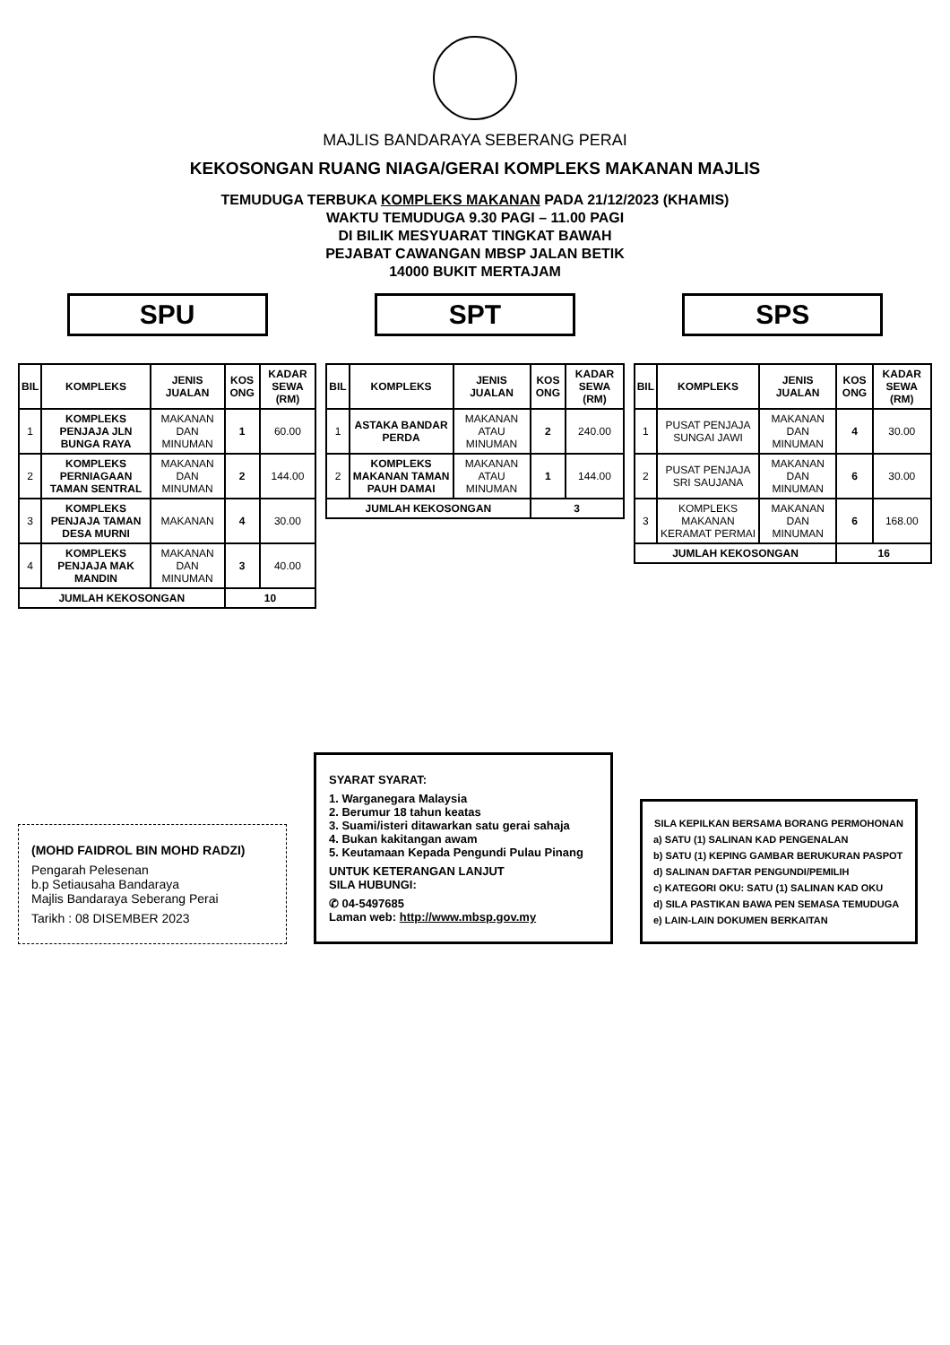MAJLIS BANDARAYA SEBERANG PERAI
KEKOSONGAN RUANG NIAGA/GERAI KOMPLEKS MAKANAN MAJLIS
TEMUDUGA TERBUKA KOMPLEKS MAKANAN PADA 21/12/2023 (KHAMIS)
WAKTU TEMUDUGA 9.30 PAGI – 11.00 PAGI
DI BILIK MESYUARAT TINGKAT BAWAH
PEJABAT CAWANGAN MBSP JALAN BETIK
14000 BUKIT MERTAJAM
SPU
| BIL | KOMPLEKS | JENIS JUALAN | KOS ONG | KADAR SEWA (RM) |
| --- | --- | --- | --- | --- |
| 1 | KOMPLEKS PENJAJA JLN BUNGA RAYA | MAKANAN DAN MINUMAN | 1 | 60.00 |
| 2 | KOMPLEKS PERNIAGAAN TAMAN SENTRAL | MAKANAN DAN MINUMAN | 2 | 144.00 |
| 3 | KOMPLEKS PENJAJA TAMAN DESA MURNI | MAKANAN | 4 | 30.00 |
| 4 | KOMPLEKS PENJAJA MAK MANDIN | MAKANAN DAN MINUMAN | 3 | 40.00 |
| JUMLAH KEKOSONGAN | | | 10 | |
SPT
| BIL | KOMPLEKS | JENIS JUALAN | KOS ONG | KADAR SEWA (RM) |
| --- | --- | --- | --- | --- |
| 1 | ASTAKA BANDAR PERDA | MAKANAN ATAU MINUMAN | 2 | 240.00 |
| 2 | KOMPLEKS MAKANAN TAMAN PAUH DAMAI | MAKANAN ATAU MINUMAN | 1 | 144.00 |
| JUMLAH KEKOSONGAN | | | 3 | |
SPS
| BIL | KOMPLEKS | JENIS JUALAN | KOS ONG | KADAR SEWA (RM) |
| --- | --- | --- | --- | --- |
| 1 | PUSAT PENJAJA SUNGAI JAWI | MAKANAN DAN MINUMAN | 4 | 30.00 |
| 2 | PUSAT PENJAJA SRI SAUJANA | MAKANAN DAN MINUMAN | 6 | 30.00 |
| 3 | KOMPLEKS MAKANAN KERAMAT PERMAI | MAKANAN DAN MINUMAN | 6 | 168.00 |
| JUMLAH KEKOSONGAN | | | 16 | |
(MOHD FAIDROL BIN MOHD RADZI)
Pengarah Pelesenan
b.p Setiausaha Bandaraya
Majlis Bandaraya Seberang Perai
Tarikh : 08 DISEMBER 2023
SYARAT SYARAT:
1. Warganegara Malaysia
2. Berumur 18 tahun keatas
3. Suami/isteri ditawarkan satu gerai sahaja
4. Bukan kakitangan awam
5. Keutamaan Kepada Pengundi Pulau Pinang
UNTUK KETERANGAN LANJUT
SILA HUBUNGI:
✆ 04-5497685
Laman web: http://www.mbsp.gov.my
SILA KEPILKAN BERSAMA BORANG PERMOHONAN
a) SATU (1) SALINAN KAD PENGENALAN
b) SATU (1) KEPING GAMBAR BERUKURAN PASPOT
d) SALINAN DAFTAR PENGUNDI/PEMILIH
c) KATEGORI OKU: SATU (1) SALINAN KAD OKU
d) SILA PASTIKAN BAWA PEN SEMASA TEMUDUGA
e) LAIN-LAIN DOKUMEN BERKAITAN